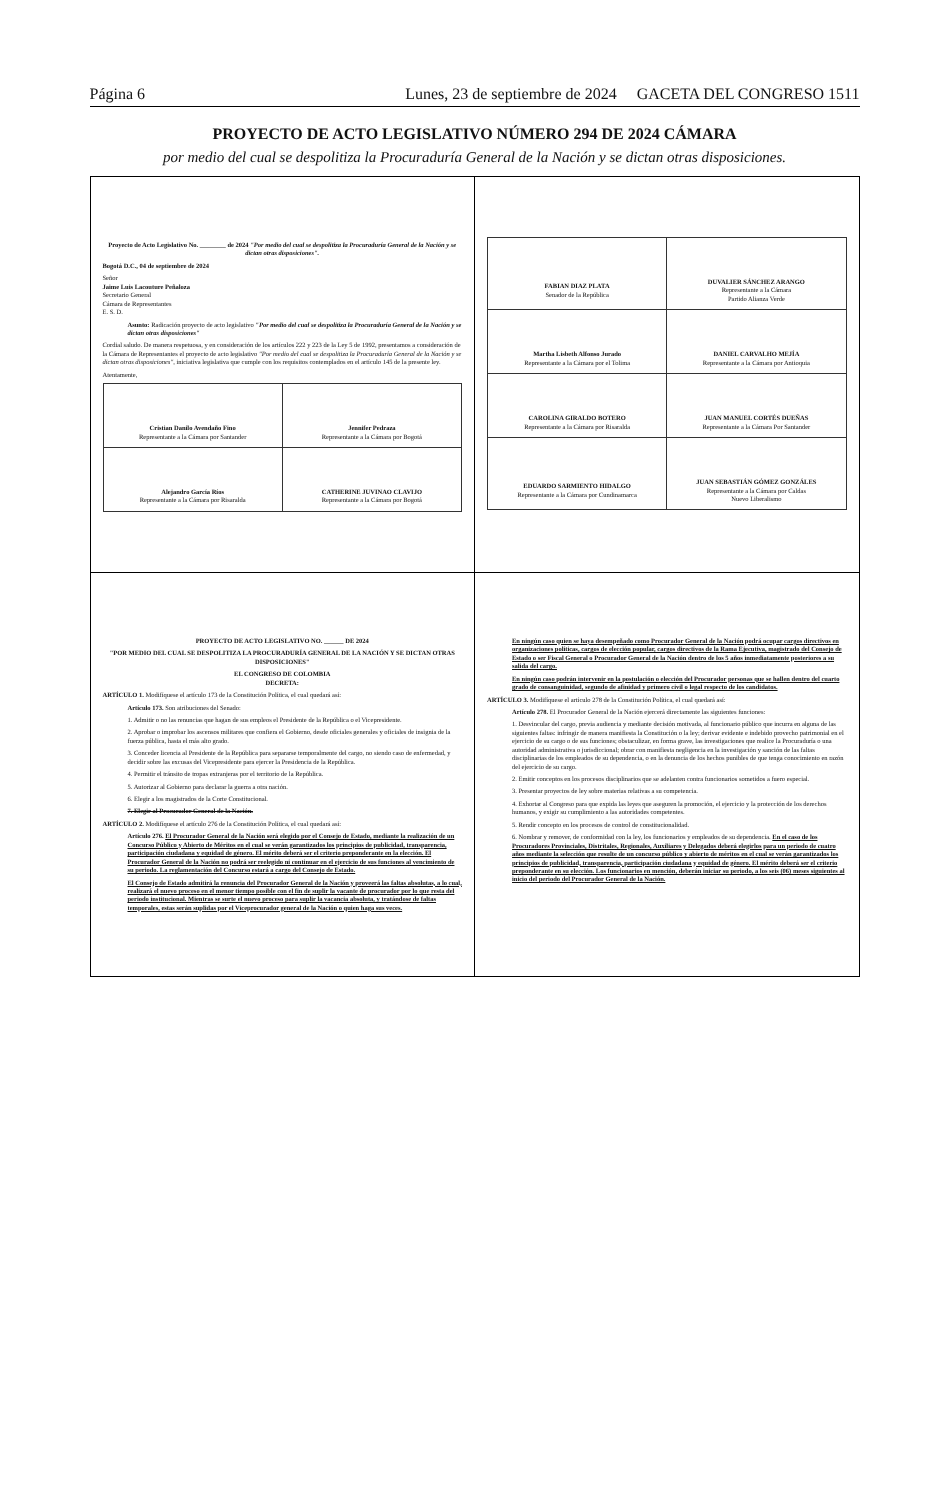Página 6 Lunes, 23 de septiembre de 2024 GACETA DEL CONGRESO 1511
PROYECTO DE ACTO LEGISLATIVO NÚMERO 294 DE 2024 CÁMARA
por medio del cual se despolitiza la Procuraduría General de la Nación y se dictan otras disposiciones.
| Proyecto de Acto Legislativo No. ________ de 2024 "Por medio del cual se despolitiza la Procuraduría General de la Nación y se dictan otras disposiciones". Bogotá D.C., 04 de septiembre de 2024 Señor Jaime Luis Lacouture Peñaloza Secretario General Cámara de Representantes E. S. D. Asunto: Radicación proyecto de acto legislativo "Por medio del cual se despolitiza la Procuraduría General de la Nación y se dictan otras disposiciones" Cordial saludo. De manera respetuosa, y en consideración de los artículos 222 y 223 de la Ley 5 de 1992, presentamos a consideración de la Cámara de Representantes el proyecto de acto legislativo "Por medio del cual se despolitiza la Procuraduría General de la Nación y se dictan otras disposiciones" , iniciativa legislativa que cumple con los requisitos contemplados en el artículo 145 de la presente ley. Atentamente, / Cristian Danilo Avendaño Fino Representante a la Cámara por Santander / Jennifer Pedraza Representante a la Cámara por Bogotá / / Alejandro García Ríos Representante a la Cámara por Risaralda / CATHERINE JUVINAO CLAVIJO Representante a la Cámara por Bogotá / | / FABIAN DIAZ PLATA Senador de la República / DUVALIER SÁNCHEZ ARANGO Representante a la Cámara Partido Alianza Verde / / Martha Lisbeth Alfonso Jurado Representante a la Cámara por el Tolima / DANIEL CARVALHO MEJÍA Representante a la Cámara por Antioquia / / CAROLINA GIRALDO BOTERO Representante a la Cámara por Risaralda / JUAN MANUEL CORTÉS DUEÑAS Representante a la Cámara Por Santander / / EDUARDO SARMIENTO HIDALGO Representante a la Cámara por Cundinamarca / JUAN SEBASTIÁN GÓMEZ GONZÁLES Representante a la Cámara por Caldas Nuevo Liberalismo / |
| PROYECTO DE ACTO LEGISLATIVO NO. ______ DE 2024 "POR MEDIO DEL CUAL SE DESPOLITIZA LA PROCURADURÍA GENERAL DE LA NACIÓN Y SE DICTAN OTRAS DISPOSICIONES" EL CONGRESO DE COLOMBIA DECRETA: ARTÍCULO 1. Modifíquese el artículo 173 de la Constitución Política, el cual quedará así: Artículo 173. Son atribuciones del Senado: 1. Admitir o no las renuncias que hagan de sus empleos el Presidente de la República o el Vicepresidente. 2. Aprobar o improbar los ascensos militares que confiera el Gobierno, desde oficiales generales y oficiales de insignia de la fuerza pública, hasta el más alto grado. 3. Conceder licencia al Presidente de la República para separarse temporalmente del cargo, no siendo caso de enfermedad, y decidir sobre las excusas del Vicepresidente para ejercer la Presidencia de la República. 4. Permitir el tránsito de tropas extranjeras por el territorio de la República. 5. Autorizar al Gobierno para declarar la guerra a otra nación. 6. Elegir a los magistrados de la Corte Constitucional. 7. Elegir al Procurador General de la Nación. ARTÍCULO 2. Modifíquese el artículo 276 de la Constitución Política, el cual quedará así: Artículo 276. El Procurador General de la Nación será elegido por el Consejo de Estado, mediante la realización de un Concurso Público y Abierto de Méritos en el cual se verán garantizados los principios de publicidad, transparencia, participación ciudadana y equidad de género. El mérito deberá ser el criterio preponderante en la elección. El Procurador General de la Nación no podrá ser reelegido ni continuar en el ejercicio de sus funciones al vencimiento de su periodo. La reglamentación del Concurso estará a cargo del Consejo de Estado. El Consejo de Estado admitirá la renuncia del Procurador General de la Nación y proveerá las faltas absolutas, a lo cual, realizará el nuevo proceso en el menor tiempo posible con el fin de suplir la vacante de procurador por lo que resta del periodo institucional. Mientras se surte el nuevo proceso para suplir la vacancia absoluta, y tratándose de faltas temporales, estas serán suplidas por el Viceprocurador general de la Nación o quien haga sus veces. | En ningún caso quien se haya desempeñado como Procurador General de la Nación podrá ocupar cargos directivos en organizaciones políticas, cargos de elección popular, cargos directivos de la Rama Ejecutiva, magistrado del Consejo de Estado o ser Fiscal General o Procurador General de la Nación dentro de los 5 años inmediatamente posteriores a su salida del cargo. En ningún caso podrán intervenir en la postulación o elección del Procurador personas que se hallen dentro del cuarto grado de consanguinidad, segundo de afinidad y primero civil o legal respecto de los candidatos. ARTÍCULO 3. Modifíquese el artículo 278 de la Constitución Política, el cual quedará así: Artículo 278. El Procurador General de la Nación ejercerá directamente las siguientes funciones: 1. Desvincular del cargo, previa audiencia y mediante decisión motivada, al funcionario público que incurra en alguna de las siguientes faltas: infringir de manera manifiesta la Constitución o la ley; derivar evidente e indebido provecho patrimonial en el ejercicio de su cargo o de sus funciones; obstaculizar, en forma grave, las investigaciones que realice la Procuraduría o una autoridad administrativa o jurisdiccional; obrar con manifiesta negligencia en la investigación y sanción de las faltas disciplinarias de los empleados de su dependencia, o en la denuncia de los hechos punibles de que tenga conocimiento en razón del ejercicio de su cargo. 2. Emitir conceptos en los procesos disciplinarios que se adelanten contra funcionarios sometidos a fuero especial. 3. Presentar proyectos de ley sobre materias relativas a su competencia. 4. Exhortar al Congreso para que expida las leyes que aseguren la promoción, el ejercicio y la protección de los derechos humanos, y exigir su cumplimiento a las autoridades competentes. 5. Rendir concepto en los procesos de control de constitucionalidad. 6. Nombrar y remover, de conformidad con la ley, los funcionarios y empleados de su dependencia. En el caso de los Procuradores Provinciales, Distritales, Regionales, Auxiliares y Delegados deberá elegirlos para un periodo de cuatro años mediante la selección que resulte de un concurso público y abierto de méritos en el cual se verán garantizados los principios de publicidad, transparencia, participación ciudadana y equidad de género. El mérito deberá ser el criterio preponderante en su elección. Los funcionarios en mención, deberán iniciar su periodo, a los seis (06) meses siguientes al inicio del periodo del Procurador General de la Nación. |